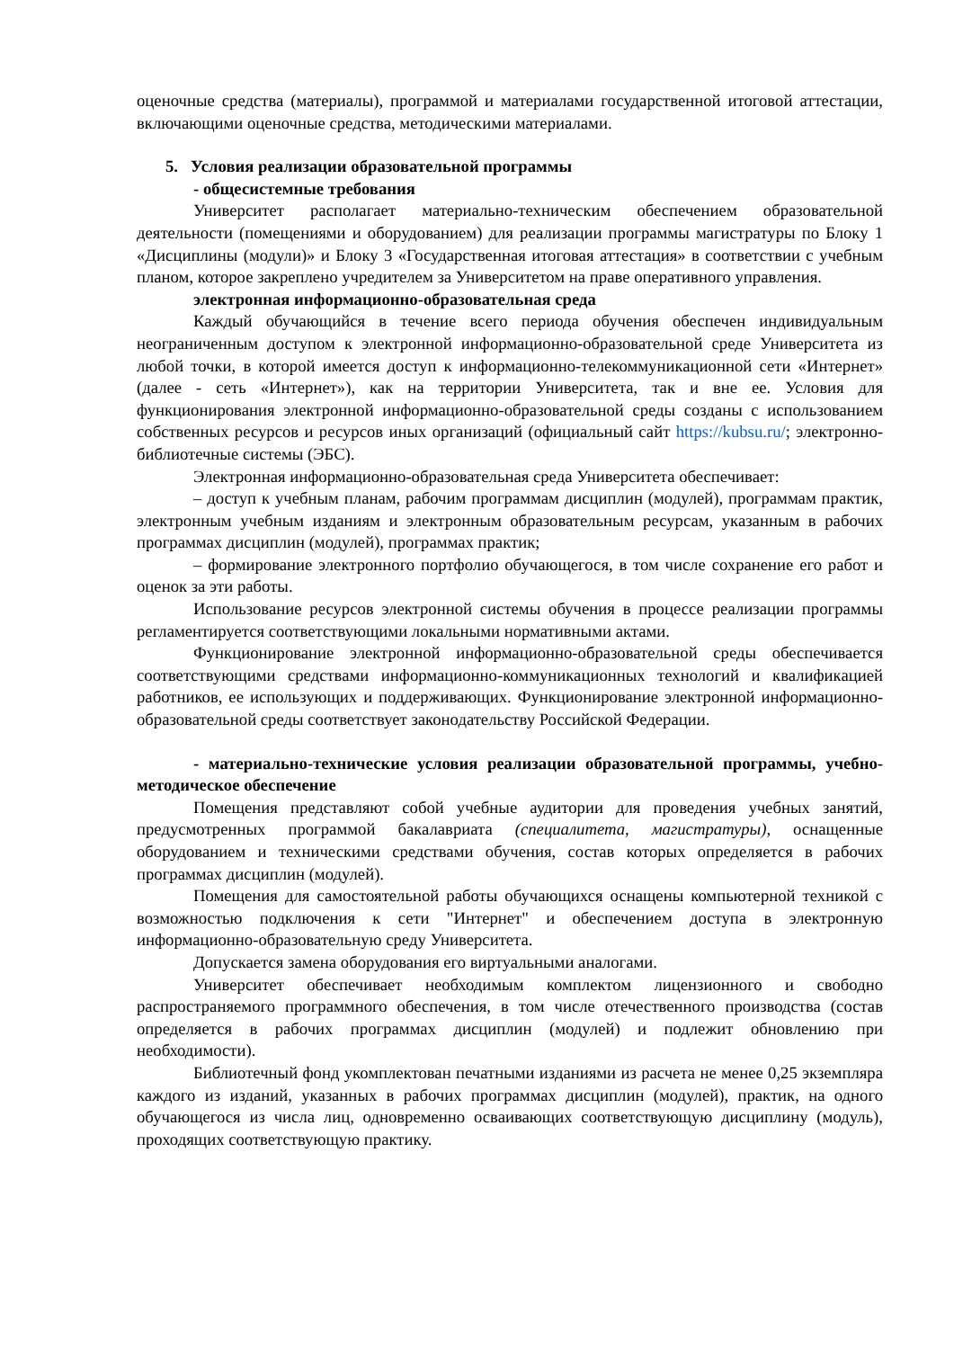оценочные средства (материалы), программой и материалами государственной итоговой аттестации, включающими оценочные средства, методическими материалами.
5. Условия реализации образовательной программы
- общесистемные требования
Университет располагает материально-техническим обеспечением образовательной деятельности (помещениями и оборудованием) для реализации программы магистратуры по Блоку 1 «Дисциплины (модули)» и Блоку 3 «Государственная итоговая аттестация» в соответствии с учебным планом, которое закреплено учредителем за Университетом на праве оперативного управления.
электронная информационно-образовательная среда
Каждый обучающийся в течение всего периода обучения обеспечен индивидуальным неограниченным доступом к электронной информационно-образовательной среде Университета из любой точки, в которой имеется доступ к информационно-телекоммуникационной сети «Интернет» (далее - сеть «Интернет»), как на территории Университета, так и вне ее. Условия для функционирования электронной информационно-образовательной среды созданы с использованием собственных ресурсов и ресурсов иных организаций (официальный сайт https://kubsu.ru/; электронно-библиотечные системы (ЭБС).
Электронная информационно-образовательная среда Университета обеспечивает:
– доступ к учебным планам, рабочим программам дисциплин (модулей), программам практик, электронным учебным изданиям и электронным образовательным ресурсам, указанным в рабочих программах дисциплин (модулей), программах практик;
– формирование электронного портфолио обучающегося, в том числе сохранение его работ и оценок за эти работы.
Использование ресурсов электронной системы обучения в процессе реализации программы регламентируется соответствующими локальными нормативными актами.
Функционирование электронной информационно-образовательной среды обеспечивается соответствующими средствами информационно-коммуникационных технологий и квалификацией работников, ее использующих и поддерживающих. Функционирование электронной информационно-образовательной среды соответствует законодательству Российской Федерации.
- материально-технические условия реализации образовательной программы, учебно-методическое обеспечение
Помещения представляют собой учебные аудитории для проведения учебных занятий, предусмотренных программой бакалавриата (специалитета, магистратуры), оснащенные оборудованием и техническими средствами обучения, состав которых определяется в рабочих программах дисциплин (модулей).
Помещения для самостоятельной работы обучающихся оснащены компьютерной техникой с возможностью подключения к сети "Интернет" и обеспечением доступа в электронную информационно-образовательную среду Университета.
Допускается замена оборудования его виртуальными аналогами.
Университет обеспечивает необходимым комплектом лицензионного и свободно распространяемого программного обеспечения, в том числе отечественного производства (состав определяется в рабочих программах дисциплин (модулей) и подлежит обновлению при необходимости).
Библиотечный фонд укомплектован печатными изданиями из расчета не менее 0,25 экземпляра каждого из изданий, указанных в рабочих программах дисциплин (модулей), практик, на одного обучающегося из числа лиц, одновременно осваивающих соответствующую дисциплину (модуль), проходящих соответствующую практику.